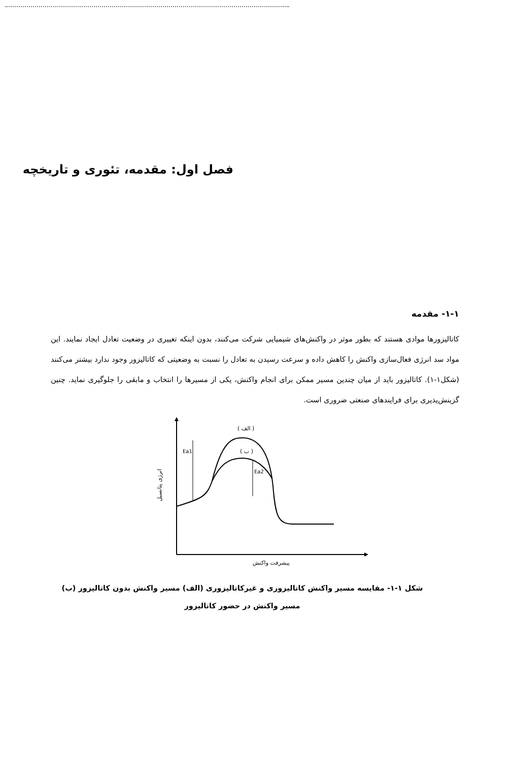فصل اول: مقدمه، تئوری و تاریخچه
۱-۱- مقدمه
کاتالیزورها موادی هستند که بطور موثر در واکنش‌های شیمیایی شرکت می‌کنند، بدون اینکه تغییری در وضعیت تعادل ایجاد نمایند. این مواد سد انرژی فعال‌سازی واکنش را کاهش داده و سرعت رسیدن به تعادل را نسبت به وضعیتی که کاتالیزور وجود ندارد بیشتر می‌کنند (شکل۱-۱). کاتالیزور باید از میان چندین مسیر ممکن برای انجام واکنش، یکی از مسیرها را انتخاب و مابقی را جلوگیری نماید. چنین گزینش‌پذیری برای فرایندهای صنعتی ضروری است.
Ea1
Ea2
( الف )
( ب )
انرژی پتانسیل
پیشرفت واکنش
شکل ۱-۱- مقایسه مسیر واکنش کاتالیزوری و غیرکاتالیزوری (الف) مسیر واکنش بدون کاتالیزور (ب) مسیر واکنش در حضور کاتالیزور